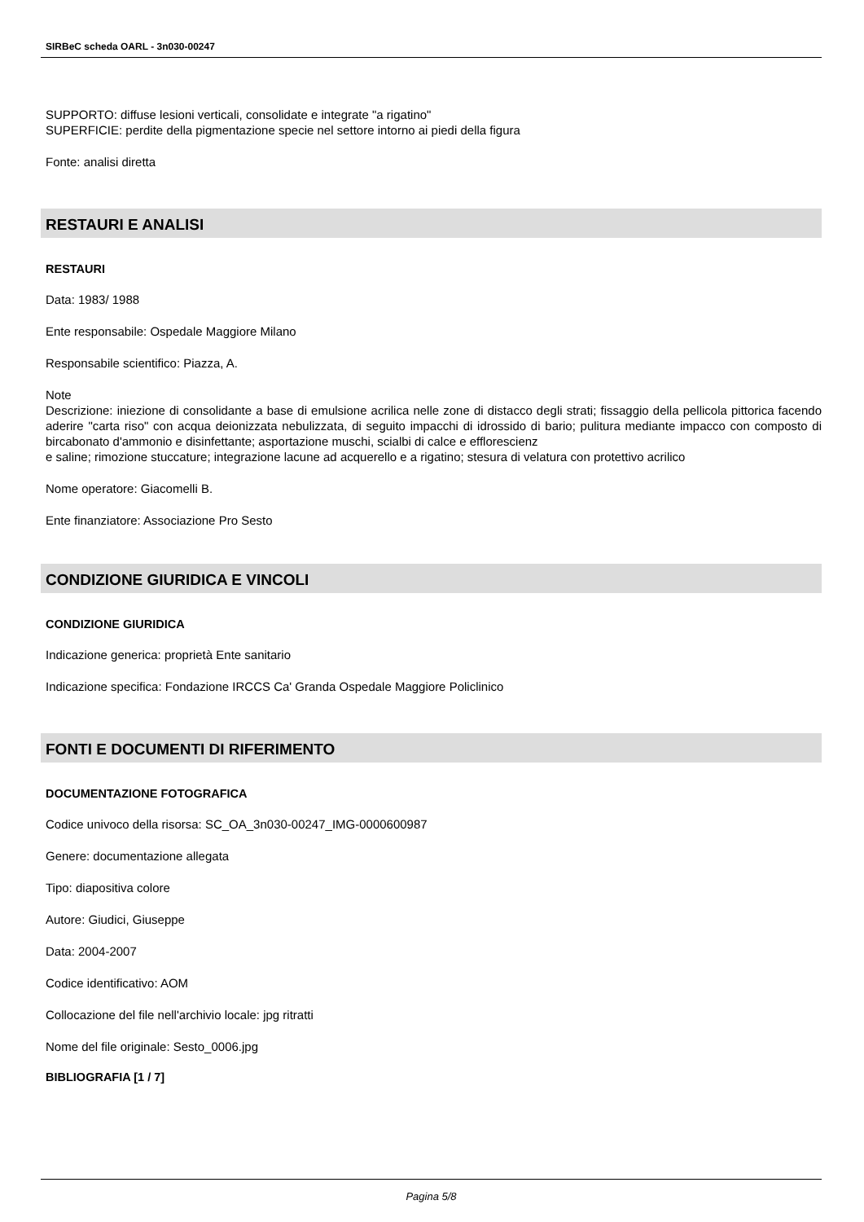SIRBeC scheda OARL - 3n030-00247
SUPPORTO: diffuse lesioni verticali, consolidate e integrate "a rigatino"
SUPERFICIE: perdite della pigmentazione specie nel settore intorno ai piedi della figura
Fonte: analisi diretta
RESTAURI E ANALISI
RESTAURI
Data: 1983/ 1988
Ente responsabile: Ospedale Maggiore Milano
Responsabile scientifico: Piazza, A.
Note
Descrizione: iniezione di consolidante a base di emulsione acrilica nelle zone di distacco degli strati; fissaggio della pellicola pittorica facendo aderire "carta riso" con acqua deionizzata nebulizzata, di seguito impacchi di idrossido di bario; pulitura mediante impacco con composto di bircabonato d'ammonio e disinfettante; asportazione muschi, scialbi di calce e efflorescienz
e saline; rimozione stuccature; integrazione lacune ad acquerello e a rigatino; stesura di velatura con protettivo acrilico
Nome operatore: Giacomelli B.
Ente finanziatore: Associazione Pro Sesto
CONDIZIONE GIURIDICA E VINCOLI
CONDIZIONE GIURIDICA
Indicazione generica: proprietà Ente sanitario
Indicazione specifica: Fondazione IRCCS Ca' Granda Ospedale Maggiore Policlinico
FONTI E DOCUMENTI DI RIFERIMENTO
DOCUMENTAZIONE FOTOGRAFICA
Codice univoco della risorsa: SC_OA_3n030-00247_IMG-0000600987
Genere: documentazione allegata
Tipo: diapositiva colore
Autore: Giudici, Giuseppe
Data: 2004-2007
Codice identificativo: AOM
Collocazione del file nell'archivio locale: jpg ritratti
Nome del file originale: Sesto_0006.jpg
BIBLIOGRAFIA [1 / 7]
Pagina 5/8